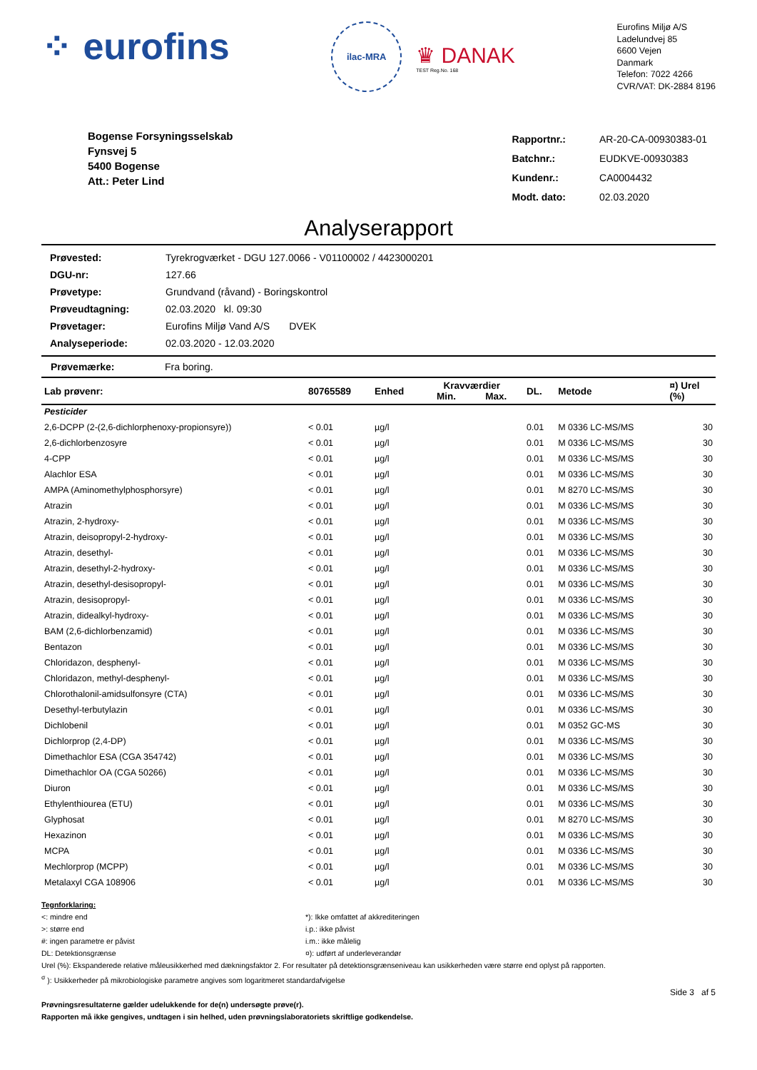⁘ eurofins
ilac-MRA
♛ DANAK
TEST Reg.No. 168
Eurofins Miljø A/S
Ladelundvej 85
6600 Vejen
Danmark
Telefon: 7022 4266
CVR/VAT: DK-2884 8196
Bogense Forsyningsselskab
Fynsvej 5
5400 Bogense
Att.: Peter Lind
| Rapportnr.: | AR-20-CA-00930383-01 |
| Batchnr.: | EUDKVE-00930383 |
| Kundenr.: | CA0004432 |
| Modt. dato: | 02.03.2020 |
Analyserapport
| Prøvested: | Tyrekrogværket - DGU 127.0066 - V01100002 / 4423000201 |
| DGU-nr: | 127.66 |
| Prøvetype: | Grundvand (råvand) - Boringskontrol |
| Prøveudtagning: | 02.03.2020 kl. 09:30 |
| Prøvetager: | Eurofins Miljø Vand A/S DVEK |
| Analyseperiode: | 02.03.2020 - 12.03.2020 |
Prøvemærke: Fra boring.
| Lab prøvenr: | 80765589 | Enhed | Kravværdier Min. Max. | DL. | Metode | ¤) Urel (%) |
| --- | --- | --- | --- | --- | --- | --- |
| Pesticider | | | | | | |
| 2,6-DCPP (2-(2,6-dichlorphenoxy-propionsyre)) | < 0.01 | µg/l | | 0.01 | M 0336 LC-MS/MS | 30 |
| 2,6-dichlorbenzosyre | < 0.01 | µg/l | | 0.01 | M 0336 LC-MS/MS | 30 |
| 4-CPP | < 0.01 | µg/l | | 0.01 | M 0336 LC-MS/MS | 30 |
| Alachlor ESA | < 0.01 | µg/l | | 0.01 | M 0336 LC-MS/MS | 30 |
| AMPA (Aminomethylphosphorsyre) | < 0.01 | µg/l | | 0.01 | M 8270 LC-MS/MS | 30 |
| Atrazin | < 0.01 | µg/l | | 0.01 | M 0336 LC-MS/MS | 30 |
| Atrazin, 2-hydroxy- | < 0.01 | µg/l | | 0.01 | M 0336 LC-MS/MS | 30 |
| Atrazin, deisopropyl-2-hydroxy- | < 0.01 | µg/l | | 0.01 | M 0336 LC-MS/MS | 30 |
| Atrazin, desethyl- | < 0.01 | µg/l | | 0.01 | M 0336 LC-MS/MS | 30 |
| Atrazin, desethyl-2-hydroxy- | < 0.01 | µg/l | | 0.01 | M 0336 LC-MS/MS | 30 |
| Atrazin, desethyl-desisopropyl- | < 0.01 | µg/l | | 0.01 | M 0336 LC-MS/MS | 30 |
| Atrazin, desisopropyl- | < 0.01 | µg/l | | 0.01 | M 0336 LC-MS/MS | 30 |
| Atrazin, didealkyl-hydroxy- | < 0.01 | µg/l | | 0.01 | M 0336 LC-MS/MS | 30 |
| BAM (2,6-dichlorbenzamid) | < 0.01 | µg/l | | 0.01 | M 0336 LC-MS/MS | 30 |
| Bentazon | < 0.01 | µg/l | | 0.01 | M 0336 LC-MS/MS | 30 |
| Chloridazon, desphenyl- | < 0.01 | µg/l | | 0.01 | M 0336 LC-MS/MS | 30 |
| Chloridazon, methyl-desphenyl- | < 0.01 | µg/l | | 0.01 | M 0336 LC-MS/MS | 30 |
| Chlorothalonil-amidsulfonsyre (CTA) | < 0.01 | µg/l | | 0.01 | M 0336 LC-MS/MS | 30 |
| Desethyl-terbutylazin | < 0.01 | µg/l | | 0.01 | M 0336 LC-MS/MS | 30 |
| Dichlobenil | < 0.01 | µg/l | | 0.01 | M 0352 GC-MS | 30 |
| Dichlorprop (2,4-DP) | < 0.01 | µg/l | | 0.01 | M 0336 LC-MS/MS | 30 |
| Dimethachlor ESA (CGA 354742) | < 0.01 | µg/l | | 0.01 | M 0336 LC-MS/MS | 30 |
| Dimethachlor OA (CGA 50266) | < 0.01 | µg/l | | 0.01 | M 0336 LC-MS/MS | 30 |
| Diuron | < 0.01 | µg/l | | 0.01 | M 0336 LC-MS/MS | 30 |
| Ethylenthiourea (ETU) | < 0.01 | µg/l | | 0.01 | M 0336 LC-MS/MS | 30 |
| Glyphosat | < 0.01 | µg/l | | 0.01 | M 8270 LC-MS/MS | 30 |
| Hexazinon | < 0.01 | µg/l | | 0.01 | M 0336 LC-MS/MS | 30 |
| MCPA | < 0.01 | µg/l | | 0.01 | M 0336 LC-MS/MS | 30 |
| Mechlorprop (MCPP) | < 0.01 | µg/l | | 0.01 | M 0336 LC-MS/MS | 30 |
| Metalaxyl CGA 108906 | < 0.01 | µg/l | | 0.01 | M 0336 LC-MS/MS | 30 |
Tegnforklaring:
<: mindre end
>: større end
#: ingen parametre er påvist
DL: Detektionsgrænse
*): Ikke omfattet af akkrediteringen
i.p.: ikke påvist
i.m.: ikke målelig
¤): udført af underleverandør
Urel (%): Ekspanderede relative måleusikkerhed med dækningsfaktor 2. For resultater på detektionsgrænseniveau kan usikkerheden være større end oplyst på rapporten.
<sup>σ</sup> ): Usikkerheder på mikrobiologiske parametre angives som logaritmeret standardafvigelse
Side 3 af 5
Prøvningsresultaterne gælder udelukkende for de(n) undersøgte prøve(r).
Rapporten må ikke gengives, undtagen i sin helhed, uden prøvningslaboratoriets skriftlige godkendelse.